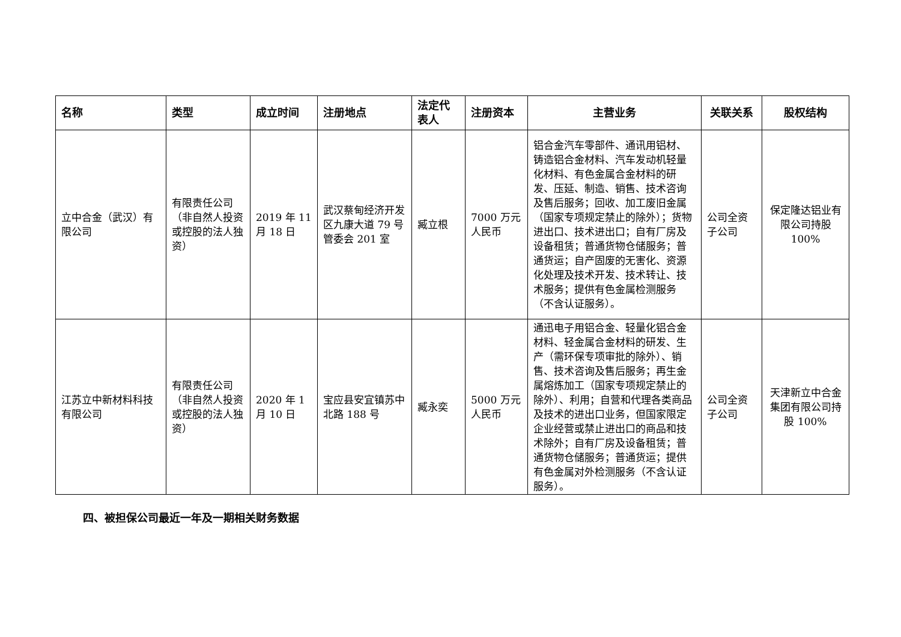| 名称 | 类型 | 成立时间 | 注册地点 | 法定代表人 | 注册资本 | 主营业务 | 关联关系 | 股权结构 |
| --- | --- | --- | --- | --- | --- | --- | --- | --- |
| 立中合金（武汉）有限公司 | 有限责任公司（非自然人投资或控股的法人独资） | 2019 年 11 月 18 日 | 武汉蔡甸经济开发区九康大道 79 号管委会 201 室 | 臧立根 | 7000 万元人民币 | 铝合金汽车零部件、通讯用铝材、铸造铝合金材料、汽车发动机轻量化材料、有色金属合金材料的研发、压延、制造、销售、技术咨询及售后服务；回收、加工废旧金属（国家专项规定禁止的除外）；货物进出口、技术进出口；自有厂房及设备租赁；普通货物仓储服务；普通货运；自产固废的无害化、资源化处理及技术开发、技术转让、技术服务；提供有色金属检测服务（不含认证服务）。 | 公司全资子公司 | 保定隆达铝业有限公司持股 100% |
| 江苏立中新材料科技有限公司 | 有限责任公司（非自然人投资或控股的法人独资） | 2020 年 1 月 10 日 | 宝应县安宜镇苏中北路 188 号 | 臧永奕 | 5000 万元人民币 | 通迅电子用铝合金、轻量化铝合金材料、轻金属合金材料的研发、生产（需环保专项审批的除外）、销售、技术咨询及售后服务；再生金属熔炼加工（国家专项规定禁止的除外）、利用；自营和代理各类商品及技术的进出口业务，但国家限定企业经营或禁止进出口的商品和技术除外；自有厂房及设备租赁；普通货物仓储服务；普通货运；提供有色金属对外检测服务（不含认证服务）。 | 公司全资子公司 | 天津新立中合金集团有限公司持股 100% |
四、被担保公司最近一年及一期相关财务数据